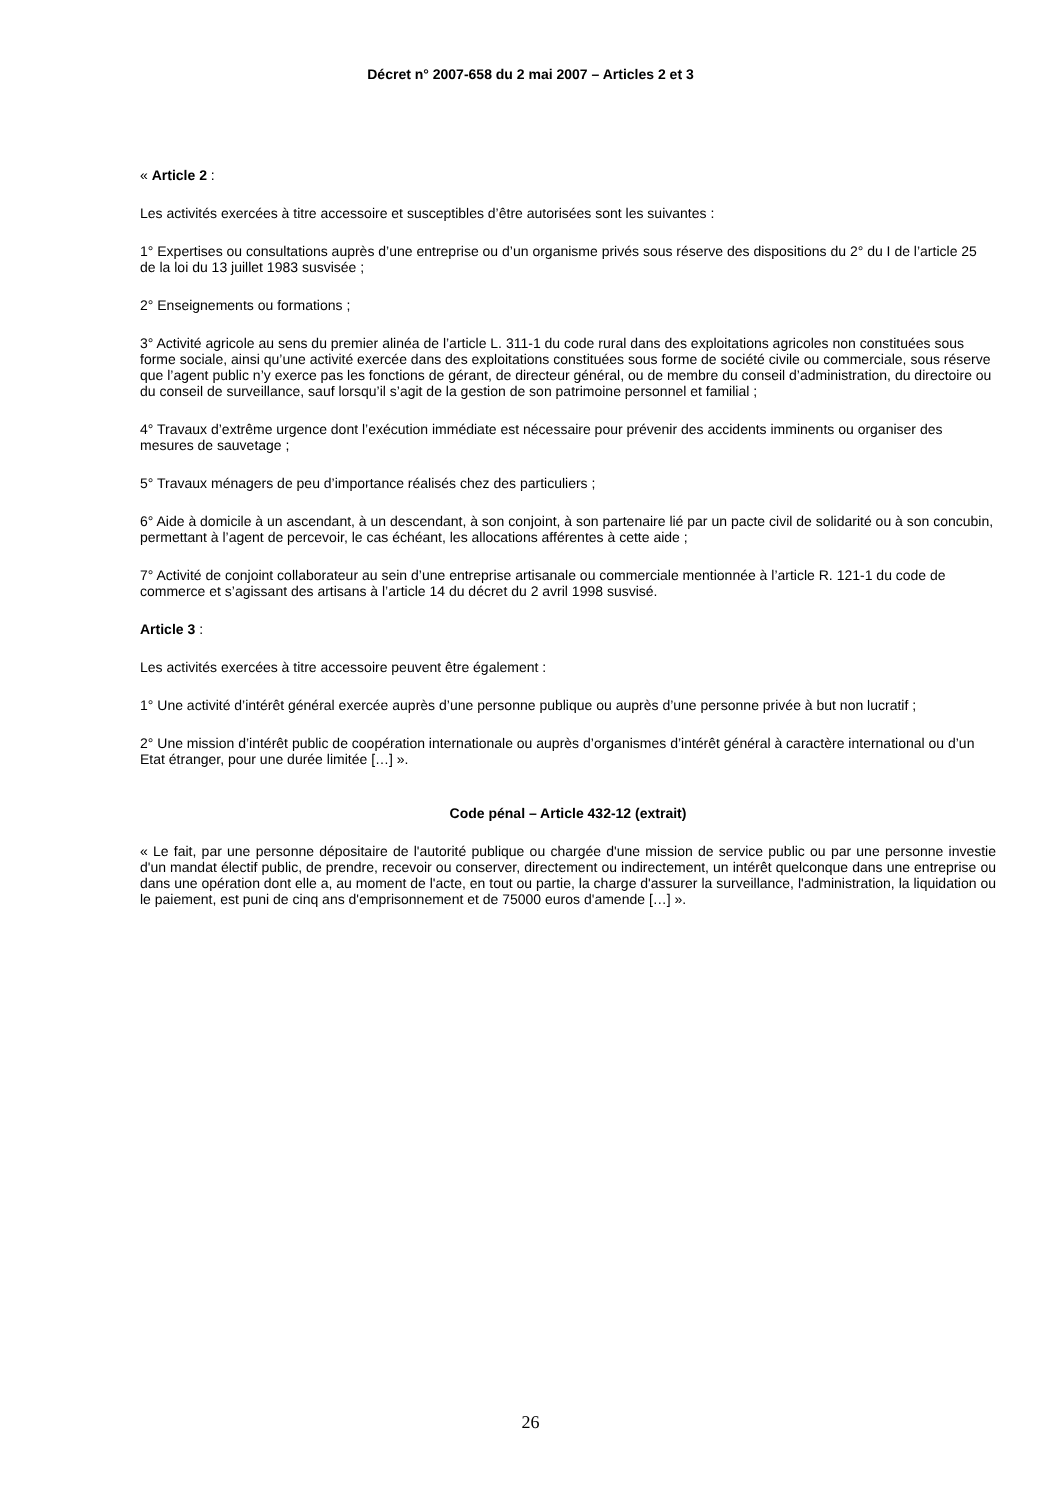Décret n° 2007-658 du 2 mai 2007 – Articles 2 et 3
« Article 2 :
Les activités exercées à titre accessoire et susceptibles d’être autorisées sont les suivantes :
1° Expertises ou consultations auprès d’une entreprise ou d’un organisme privés sous réserve des dispositions du 2° du I de l’article 25 de la loi du 13 juillet 1983 susvisée ;
2° Enseignements ou formations ;
3° Activité agricole au sens du premier alinéa de l’article L. 311-1 du code rural dans des exploitations agricoles non constituées sous forme sociale, ainsi qu’une activité exercée dans des exploitations constituées sous forme de société civile ou commerciale, sous réserve que l’agent public n’y exerce pas les fonctions de gérant, de directeur général, ou de membre du conseil d’administration, du directoire ou du conseil de surveillance, sauf lorsqu’il s’agit de la gestion de son patrimoine personnel et familial ;
4° Travaux d’extrême urgence dont l’exécution immédiate est nécessaire pour prévenir des accidents imminents ou organiser des mesures de sauvetage ;
5° Travaux ménagers de peu d’importance réalisés chez des particuliers ;
6° Aide à domicile à un ascendant, à un descendant, à son conjoint, à son partenaire lié par un pacte civil de solidarité ou à son concubin, permettant à l’agent de percevoir, le cas échéant, les allocations afférentes à cette aide ;
7° Activité de conjoint collaborateur au sein d’une entreprise artisanale ou commerciale mentionnée à l’article R. 121-1 du code de commerce et s’agissant des artisans à l’article 14 du décret du 2 avril 1998 susvisé.
Article 3 :
Les activités exercées à titre accessoire peuvent être également :
1° Une activité d’intérêt général exercée auprès d’une personne publique ou auprès d’une personne privée à but non lucratif ;
2° Une mission d’intérêt public de coopération internationale ou auprès d’organismes d’intérêt général à caractère international ou d’un Etat étranger, pour une durée limitée […] ».
Code pénal – Article 432-12 (extrait)
« Le fait, par une personne dépositaire de l'autorité publique ou chargée d'une mission de service public ou par une personne investie d'un mandat électif public, de prendre, recevoir ou conserver, directement ou indirectement, un intérêt quelconque dans une entreprise ou dans une opération dont elle a, au moment de l'acte, en tout ou partie, la charge d'assurer la surveillance, l'administration, la liquidation ou le paiement, est puni de cinq ans d'emprisonnement et de 75000 euros d'amende […] ».
26